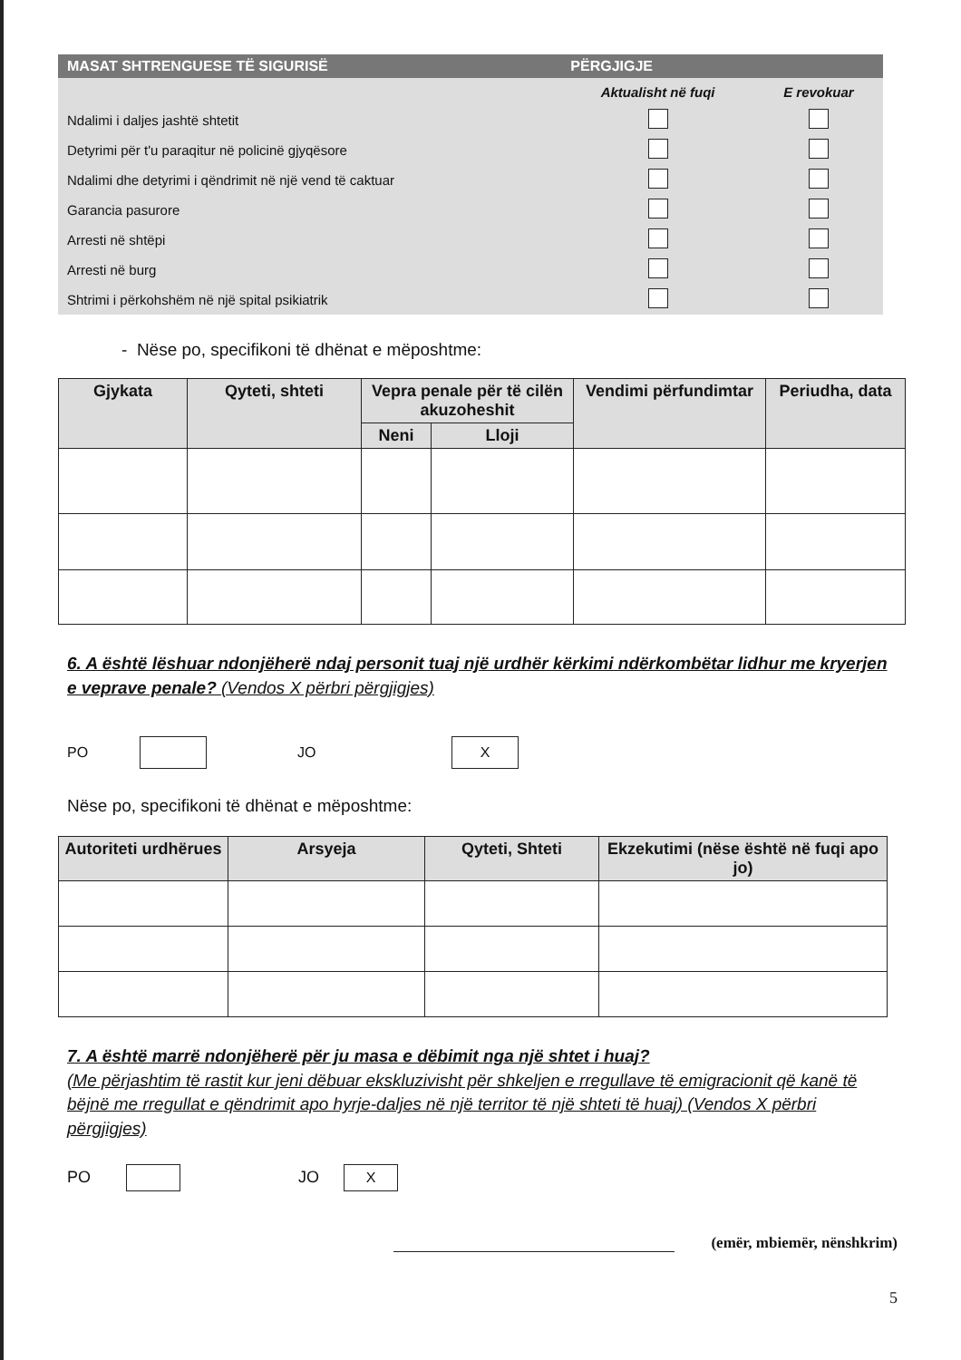| MASAT SHTRENGUESE TË SIGURISË | PËRGJIGJE | |
| --- | --- | --- |
| | Aktualisht në fuqi | E revokuar |
| Ndalimi i daljes jashtë shtetit | | |
| Detyrimi për t'u paraqitur në policinë gjyqësore | | |
| Ndalimi dhe detyrimi i qëndrimit në një vend të caktuar | | |
| Garancia pasurore | | |
| Arresti në shtëpi | | |
| Arresti në burg | | |
| Shtrimi i përkohshëm në një spital psikiatrik | | |
- Nëse po, specifikoni të dhënat e mëposhtme:
| Gjykata | Qyteti, shteti | Vepra penale për të cilën akuzoheshit | | Vendimi përfundimtar | Periudha, data |
| --- | --- | --- | --- | --- | --- |
| | | Neni | Lloji | | |
6. A është lëshuar ndonjëherë ndaj personit tuaj një urdhër kërkimi ndërkombëtar lidhur me kryerjen e veprave penale? (Vendos X përbri përgjigjes)
PO JO X
Nëse po, specifikoni të dhënat e mëposhtme:
| Autoriteti urdhërues | Arsyeja | Qyteti, Shteti | Ekzekutimi (nëse është në fuqi apo jo) |
| --- | --- | --- | --- |
7. A është marrë ndonjëherë për ju masa e dëbimit nga një shtet i huaj?
(Me përjashtim të rastit kur jeni dëbuar ekskluzivisht për shkeljen e rregullave të emigracionit që kanë të bëjnë me rregullat e qëndrimit apo hyrje-daljes në një territor të një shteti të huaj) (Vendos X përbri përgjigjes)
PO JO X
(emër, mbiemër, nënshkrim)
5